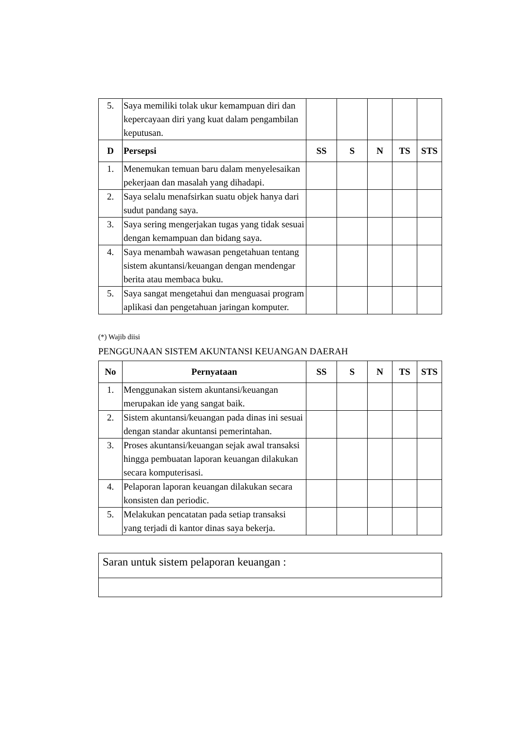| 5. | Saya memiliki tolak ukur kemampuan diri dan kepercayaan diri yang kuat dalam pengambilan keputusan. | | | | | |
| D | Persepsi | SS | S | N | TS | STS |
| 1. | Menemukan temuan baru dalam menyelesaikan pekerjaan dan masalah yang dihadapi. | | | | | |
| 2. | Saya selalu menafsirkan suatu objek hanya dari sudut pandang saya. | | | | | |
| 3. | Saya sering mengerjakan tugas yang tidak sesuai dengan kemampuan dan bidang saya. | | | | | |
| 4. | Saya menambah wawasan pengetahuan tentang sistem akuntansi/keuangan dengan mendengar berita atau membaca buku. | | | | | |
| 5. | Saya sangat mengetahui dan menguasai program aplikasi dan pengetahuan jaringan komputer. | | | | | |
(*) Wajib diisi
PENGGUNAAN SISTEM AKUNTANSI KEUANGAN DAERAH
| No | Pernyataan | SS | S | N | TS | STS |
| --- | --- | --- | --- | --- | --- | --- |
| 1. | Menggunakan sistem akuntansi/keuangan merupakan ide yang sangat baik. | | | | | |
| 2. | Sistem akuntansi/keuangan pada dinas ini sesuai dengan standar akuntansi pemerintahan. | | | | | |
| 3. | Proses akuntansi/keuangan sejak awal transaksi hingga pembuatan laporan keuangan dilakukan secara komputerisasi. | | | | | |
| 4. | Pelaporan laporan keuangan dilakukan secara konsisten dan periodic. | | | | | |
| 5. | Melakukan pencatatan pada setiap transaksi yang terjadi di kantor dinas saya bekerja. | | | | | |
| Saran untuk sistem pelaporan keuangan : |